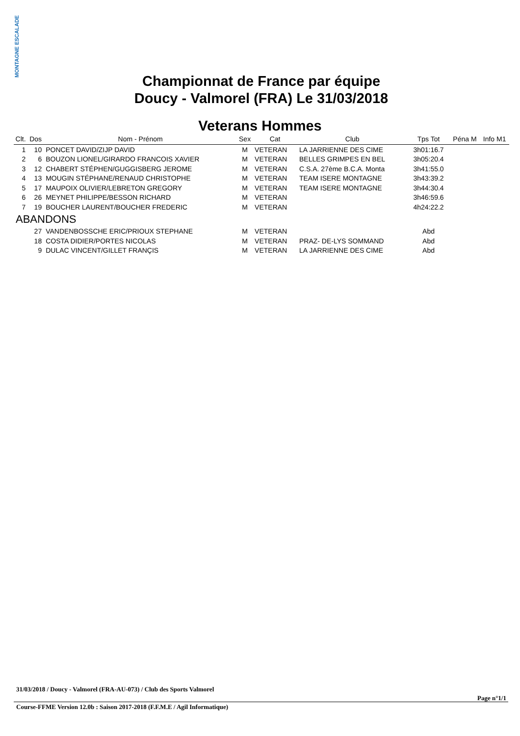MONTAGNE ESCALADE
Championnat de France par équipe
Doucy - Valmorel (FRA) Le 31/03/2018
Veterans Hommes
| Clt. | Dos | Nom - Prénom | Sex | Cat | Club | Tps Tot | Péna M | Info M1 |
| --- | --- | --- | --- | --- | --- | --- | --- | --- |
| 1 | 10 | PONCET DAVID/ZIJP DAVID | M | VETERAN | LA JARRIENNE DES CIME | 3h01:16.7 | | |
| 2 | 6 | BOUZON LIONEL/GIRARDO FRANCOIS XAVIER | M | VETERAN | BELLES GRIMPES EN BEL | 3h05:20.4 | | |
| 3 | 12 | CHABERT STÉPHEN/GUGGISBERG JEROME | M | VETERAN | C.S.A. 27ème B.C.A. Monta | 3h41:55.0 | | |
| 4 | 13 | MOUGIN STÉPHANE/RENAUD CHRISTOPHE | M | VETERAN | TEAM ISERE MONTAGNE | 3h43:39.2 | | |
| 5 | 17 | MAUPOIX OLIVIER/LEBRETON GREGORY | M | VETERAN | TEAM ISERE MONTAGNE | 3h44:30.4 | | |
| 6 | 26 | MEYNET PHILIPPE/BESSON RICHARD | M | VETERAN | | 3h46:59.6 | | |
| 7 | 19 | BOUCHER LAURENT/BOUCHER FREDERIC | M | VETERAN | | 4h24:22.2 | | |
| ABANDONS | | | | | | | | |
| | 27 | VANDENBOSSCHE ERIC/PRIOUX STEPHANE | M | VETERAN | | Abd | | |
| | 18 | COSTA DIDIER/PORTES NICOLAS | M | VETERAN | PRAZ- DE-LYS SOMMAND | Abd | | |
| | 9 | DULAC VINCENT/GILLET FRANÇIS | M | VETERAN | LA JARRIENNE DES CIME | Abd | | |
31/03/2018 / Doucy - Valmorel (FRA-AU-073) / Club des Sports Valmorel
Page n°1/1
Course-FFME Version 12.0b : Saison 2017-2018 (F.F.M.E / Agil Informatique)